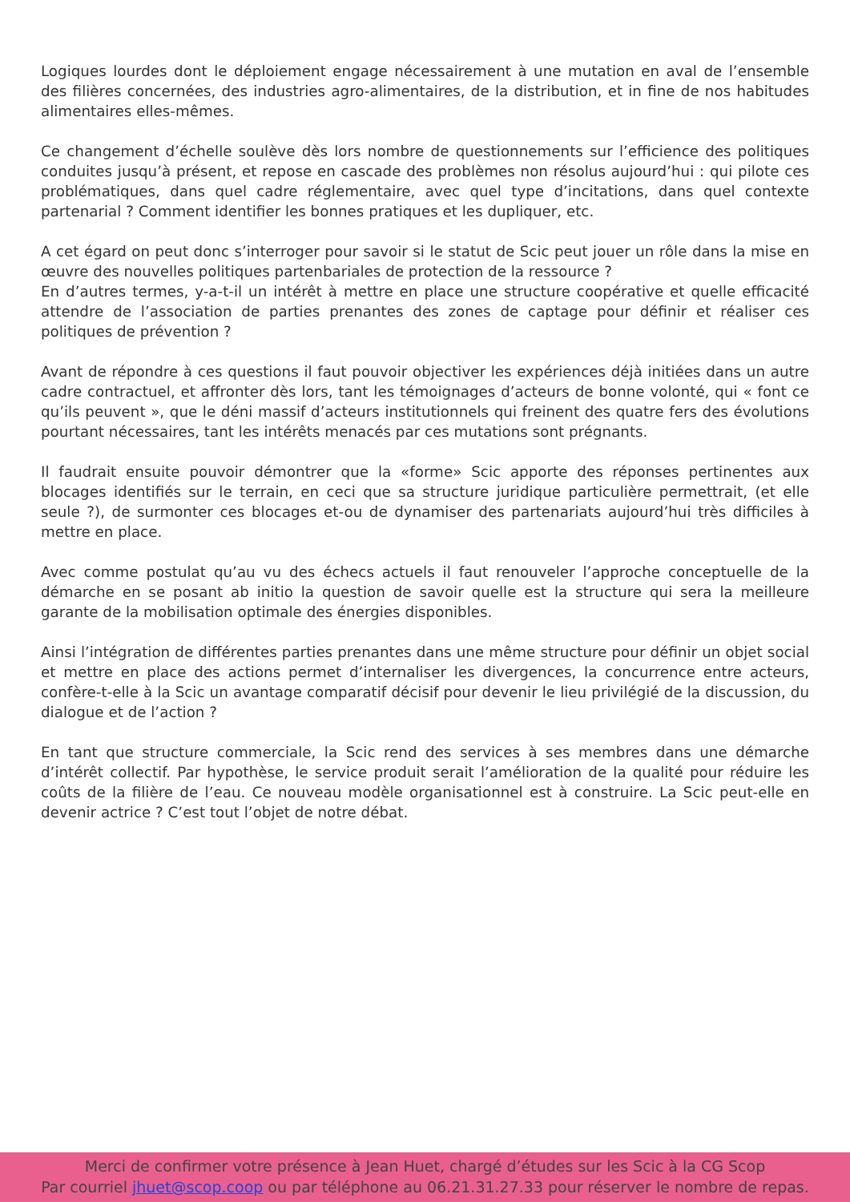Logiques lourdes dont le déploiement engage nécessairement à une mutation en aval de l’ensemble des filières concernées, des industries agro-alimentaires, de la distribution, et in fine de nos habitudes alimentaires elles-mêmes.
Ce changement d’échelle soulève dès lors nombre de questionnements sur l’efficience des politiques conduites jusqu’à présent, et repose en cascade des problèmes non résolus aujourd’hui : qui pilote ces problématiques, dans quel cadre réglementaire, avec quel type d’incitations, dans quel contexte partenarial ? Comment identifier les bonnes pratiques et les dupliquer, etc.
A cet égard on peut donc s’interroger pour savoir si le statut de Scic peut jouer un rôle dans la mise en œuvre des nouvelles politiques partenbariales de protection de la ressource ?
En d’autres termes, y-a-t-il un intérêt à mettre en place une structure coopérative et quelle efficacité attendre de l’association de parties prenantes des zones de captage pour définir et réaliser ces politiques de prévention ?
Avant de répondre à ces questions il faut pouvoir objectiver les expériences déjà initiées dans un autre cadre contractuel, et affronter dès lors, tant les témoignages d’acteurs de bonne volonté, qui « font ce qu’ils peuvent », que le déni massif d’acteurs institutionnels qui freinent des quatre fers des évolutions pourtant nécessaires, tant les intérêts menacés par ces mutations sont prégnants.
Il faudrait ensuite pouvoir démontrer que la «forme» Scic apporte des réponses pertinentes aux blocages identifiés sur le terrain, en ceci que sa structure juridique particulière permettrait, (et elle seule ?), de surmonter ces blocages et-ou de dynamiser des partenariats aujourd’hui très difficiles à mettre en place.
Avec comme postulat qu’au vu des échecs actuels il faut renouveler l’approche conceptuelle de la démarche en se posant ab initio la question de savoir quelle est la structure qui sera la meilleure garante de la mobilisation optimale des énergies disponibles.
Ainsi l’intégration de différentes parties prenantes dans une même structure pour définir un objet social et mettre en place des actions permet d’internaliser les divergences, la concurrence entre acteurs, confère-t-elle à la Scic un avantage comparatif décisif pour devenir le lieu privilégié de la discussion, du dialogue et de l’action ?
En tant que structure commerciale, la Scic rend des services à ses membres dans une démarche d’intérêt collectif. Par hypothèse, le service produit serait l’amélioration de la qualité pour réduire les coûts de la filière de l’eau. Ce nouveau modèle organisationnel est à construire. La Scic peut-elle en devenir actrice ? C’est tout l’objet de notre débat.
Merci de confirmer votre présence à Jean Huet, chargé d’études sur les Scic à la CG Scop
Par courriel jhuet@scop.coop ou par téléphone au 06.21.31.27.33 pour réserver le nombre de repas.